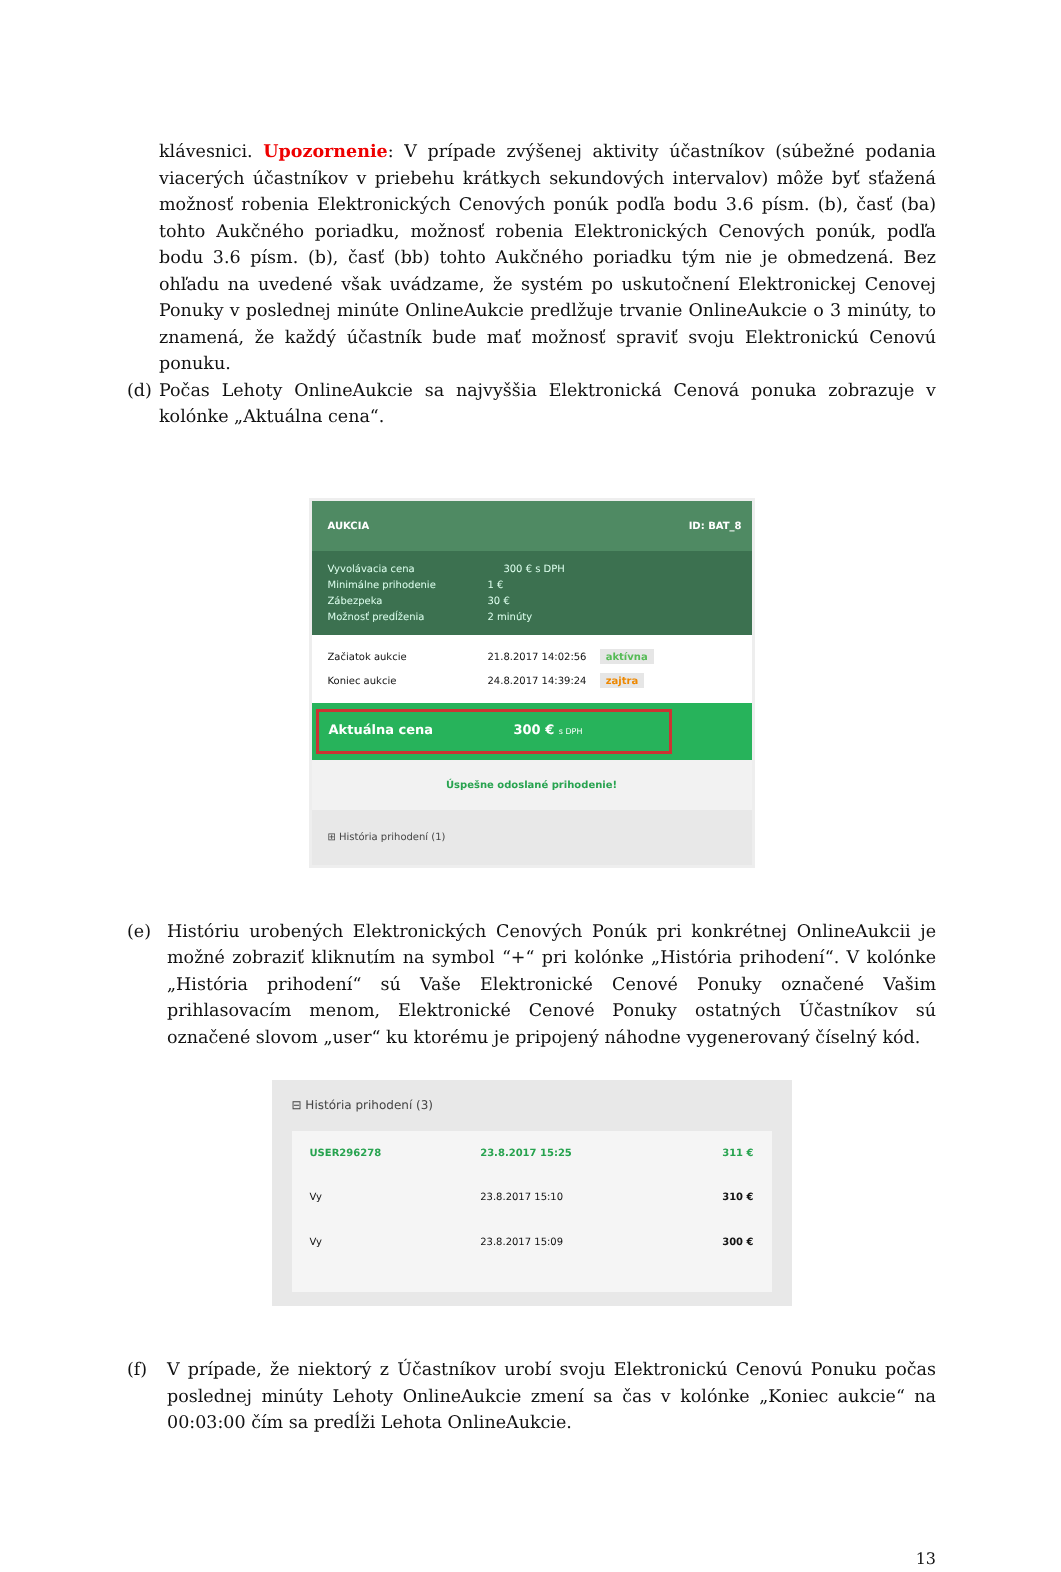klávesnici. Upozornenie: V prípade zvýšenej aktivity účastníkov (súbežné podania viacerých účastníkov v priebehu krátkych sekundových intervalov) môže byť sťažená možnosť robenia Elektronických Cenových ponúk podľa bodu 3.6 písm. (b), časť (ba) tohto Aukčného poriadku, možnosť robenia Elektronických Cenových ponúk, podľa bodu 3.6 písm. (b), časť (bb) tohto Aukčného poriadku tým nie je obmedzená. Bez ohľadu na uvedené však uvádzame, že systém po uskutočnení Elektronickej Cenovej Ponuky v poslednej minúte OnlineAukcie predlžuje trvanie OnlineAukcie o 3 minúty, to znamená, že každý účastník bude mať možnosť spraviť svoju Elektronickú Cenovú ponuku.
(d) Počas Lehoty OnlineAukcie sa najvyššia Elektronická Cenová ponuka zobrazuje v kolónke „Aktuálna cena“.
AUKCIA ID: BAT_8
Vyvolávacia cena 300 € s DPH
Minimálne prihodenie 1 €
Zábezpeka 30 €
Možnosť predĺženia 2 minúty
Začiatok aukcie 21.8.2017 14:02:56 aktívna
Koniec aukcie 24.8.2017 14:39:24 zajtra
Aktuálna cena 300 € s DPH
Úspešne odoslané prihodenie!
⊞ História prihodení (1)
(e) Históriu urobených Elektronických Cenových Ponúk pri konkrétnej OnlineAukcii je možné zobraziť kliknutím na symbol “+“ pri kolónke „História prihodení“. V kolónke „História prihodení“ sú Vaše Elektronické Cenové Ponuky označené Vašim prihlasovacím menom, Elektronické Cenové Ponuky ostatných Účastníkov sú označené slovom „user“ ku ktorému je pripojený náhodne vygenerovaný číselný kód.
⊟ História prihodení (3)
| USER296278 | 23.8.2017 15:25 | 311 € |
| Vy | 23.8.2017 15:10 | 310 € |
| Vy | 23.8.2017 15:09 | 300 € |
(f) V prípade, že niektorý z Účastníkov urobí svoju Elektronickú Cenovú Ponuku počas poslednej minúty Lehoty OnlineAukcie zmení sa čas v kolónke „Koniec aukcie“ na 00:03:00 čím sa predĺži Lehota OnlineAukcie.
13